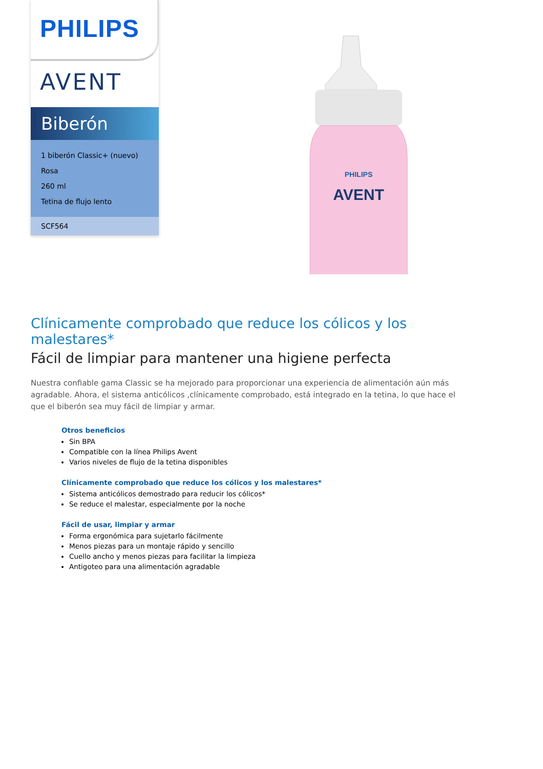PHILIPS
AVENT
Biberón
1 biberón Classic+ (nuevo)
Rosa
260 ml
Tetina de flujo lento
SCF564
PHILIPS
AVENT
Clínicamente comprobado que reduce los cólicos y los malestares*
Fácil de limpiar para mantener una higiene perfecta
Nuestra confiable gama Classic se ha mejorado para proporcionar una experiencia de alimentación aún más agradable. Ahora, el sistema anticólicos ,clínicamente comprobado, está integrado en la tetina, lo que hace el que el biberón sea muy fácil de limpiar y armar.
Otros beneficios
Sin BPA
Compatible con la línea Philips Avent
Varios niveles de flujo de la tetina disponibles
Clínicamente comprobado que reduce los cólicos y los malestares*
Sistema anticólicos demostrado para reducir los cólicos*
Se reduce el malestar, especialmente por la noche
Fácil de usar, limpiar y armar
Forma ergonómica para sujetarlo fácilmente
Menos piezas para un montaje rápido y sencillo
Cuello ancho y menos piezas para facilitar la limpieza
Antigoteo para una alimentación agradable